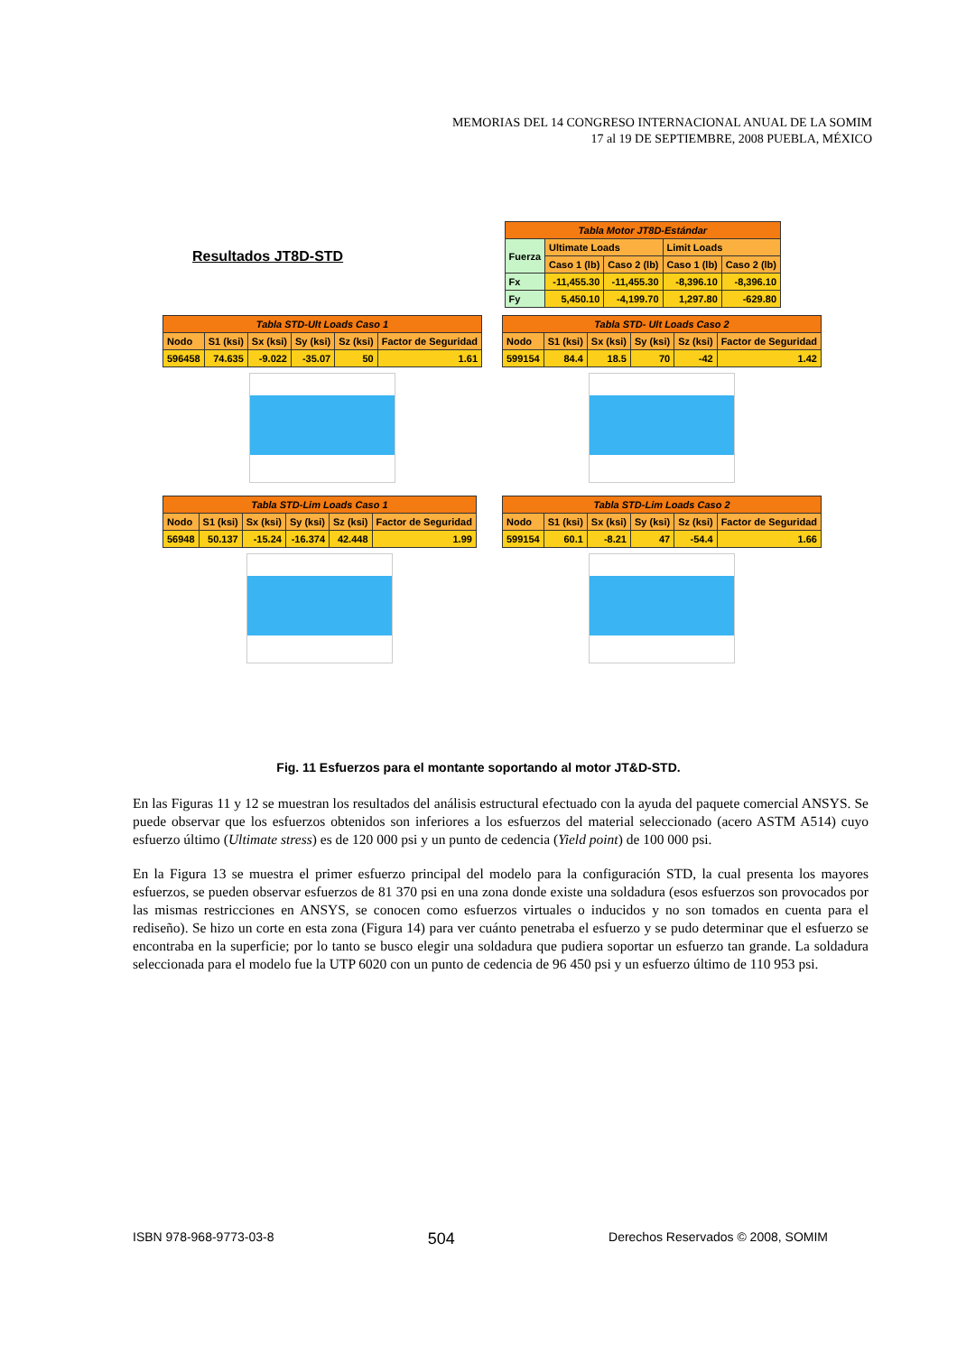MEMORIAS DEL 14 CONGRESO INTERNACIONAL ANUAL DE LA SOMIM
17 al 19 DE SEPTIEMBRE, 2008 PUEBLA, MÉXICO
Resultados JT8D-STD
| Tabla Motor JT8D-Estándar | | | | |
| Fuerza | Ultimate Loads | | Limit Loads | |
| | Caso 1 (lb) | Caso 2 (lb) | Caso 1 (lb) | Caso 2 (lb) |
| Fx | -11,455.30 | -11,455.30 | -8,396.10 | -8,396.10 |
| Fy | 5,450.10 | -4,199.70 | 1,297.80 | -629.80 |
| Tabla STD-Ult Loads Caso 1 | | | | | |
| Nodo | S1 (ksi) | Sx (ksi) | Sy (ksi) | Sz (ksi) | Factor de Seguridad |
| 596458 | 74.635 | -9.022 | -35.07 | 50 | 1.61 |
| Tabla STD- Ult Loads Caso 2 | | | | | |
| Nodo | S1 (ksi) | Sx (ksi) | Sy (ksi) | Sz (ksi) | Factor de Seguridad |
| 599154 | 84.4 | 18.5 | 70 | -42 | 1.42 |
| Tabla STD-Lim Loads Caso 1 | | | | | |
| Nodo | S1 (ksi) | Sx (ksi) | Sy (ksi) | Sz (ksi) | Factor de Seguridad |
| 56948 | 50.137 | -15.24 | -16.374 | 42.448 | 1.99 |
| Tabla STD-Lim Loads Caso 2 | | | | | |
| Nodo | S1 (ksi) | Sx (ksi) | Sy (ksi) | Sz (ksi) | Factor de Seguridad |
| 599154 | 60.1 | -8.21 | 47 | -54.4 | 1.66 |
Fig. 11 Esfuerzos para el montante soportando al motor JT&D-STD.
En las Figuras 11 y 12 se muestran los resultados del análisis estructural efectuado con la ayuda del paquete comercial ANSYS. Se puede observar que los esfuerzos obtenidos son inferiores a los esfuerzos del material seleccionado (acero ASTM A514) cuyo esfuerzo último (Ultimate stress) es de 120 000 psi y un punto de cedencia (Yield point) de 100 000 psi.
En la Figura 13 se muestra el primer esfuerzo principal del modelo para la configuración STD, la cual presenta los mayores esfuerzos, se pueden observar esfuerzos de 81 370 psi en una zona donde existe una soldadura (esos esfuerzos son provocados por las mismas restricciones en ANSYS, se conocen como esfuerzos virtuales o inducidos y no son tomados en cuenta para el rediseño). Se hizo un corte en esta zona (Figura 14) para ver cuánto penetraba el esfuerzo y se pudo determinar que el esfuerzo se encontraba en la superficie; por lo tanto se busco elegir una soldadura que pudiera soportar un esfuerzo tan grande. La soldadura seleccionada para el modelo fue la UTP 6020 con un punto de cedencia de 96 450 psi y un esfuerzo último de 110 953 psi.
ISBN 978-968-9773-03-8 504 Derechos Reservados © 2008, SOMIM